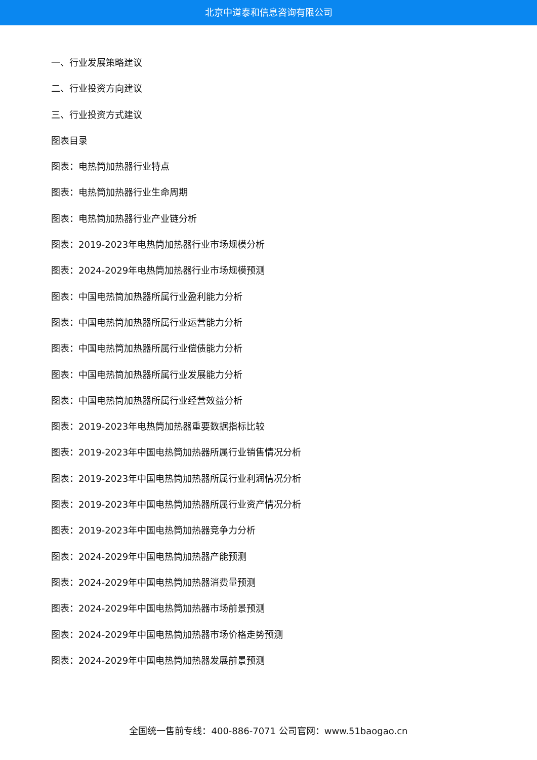北京中道泰和信息咨询有限公司
一、行业发展策略建议
二、行业投资方向建议
三、行业投资方式建议
图表目录
图表：电热筒加热器行业特点
图表：电热筒加热器行业生命周期
图表：电热筒加热器行业产业链分析
图表：2019-2023年电热筒加热器行业市场规模分析
图表：2024-2029年电热筒加热器行业市场规模预测
图表：中国电热筒加热器所属行业盈利能力分析
图表：中国电热筒加热器所属行业运营能力分析
图表：中国电热筒加热器所属行业偿债能力分析
图表：中国电热筒加热器所属行业发展能力分析
图表：中国电热筒加热器所属行业经营效益分析
图表：2019-2023年电热筒加热器重要数据指标比较
图表：2019-2023年中国电热筒加热器所属行业销售情况分析
图表：2019-2023年中国电热筒加热器所属行业利润情况分析
图表：2019-2023年中国电热筒加热器所属行业资产情况分析
图表：2019-2023年中国电热筒加热器竞争力分析
图表：2024-2029年中国电热筒加热器产能预测
图表：2024-2029年中国电热筒加热器消费量预测
图表：2024-2029年中国电热筒加热器市场前景预测
图表：2024-2029年中国电热筒加热器市场价格走势预测
图表：2024-2029年中国电热筒加热器发展前景预测
全国统一售前专线：400-886-7071 公司官网：www.51baogao.cn